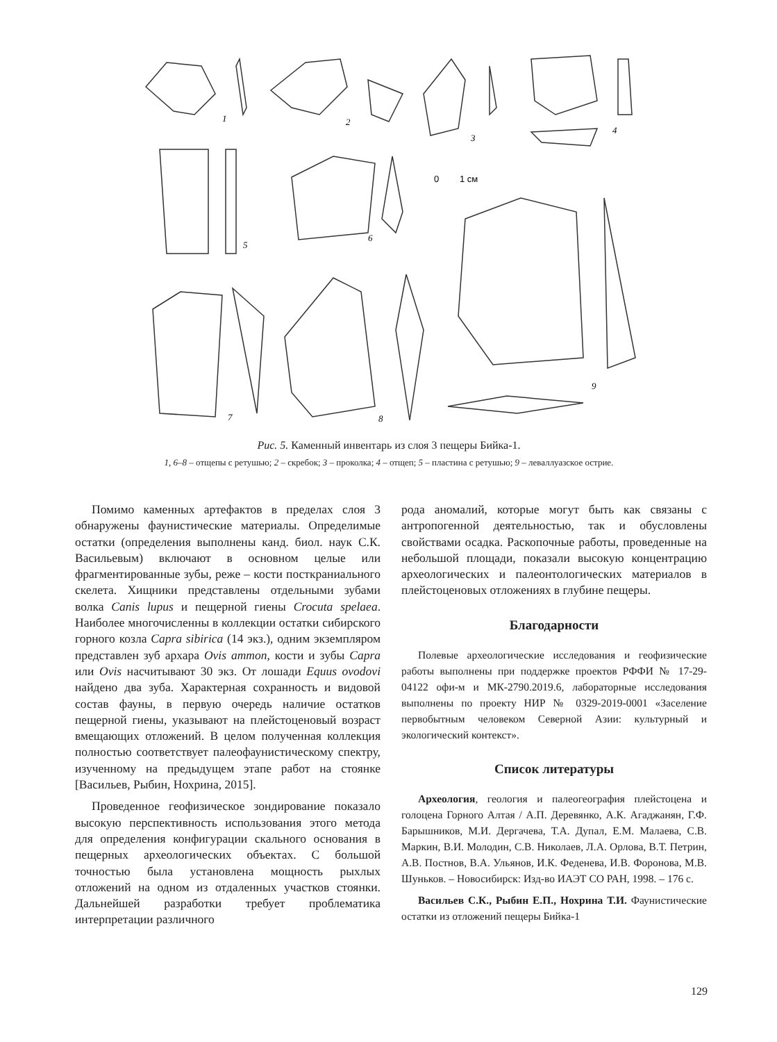1
2
3
4
5
6
7
8
9
0
1 см
Рис. 5. Каменный инвентарь из слоя 3 пещеры Бийка-1.
1, 6–8 – отщепы с ретушью; 2 – скребок; 3 – проколка; 4 – отщеп; 5 – пластина с ретушью; 9 – леваллуазское острие.
Помимо каменных артефактов в пределах слоя 3 обнаружены фаунистические материалы. Определимые остатки (определения выполнены канд. биол. наук С.К. Васильевым) включают в основном целые или фрагментированные зубы, реже – кости посткраниального скелета. Хищники представлены отдельными зубами волка Canis lupus и пещерной гиены Crocuta spelaea. Наиболее многочисленны в коллекции остатки сибирского горного козла Capra sibirica (14 экз.), одним экземпляром представлен зуб архара Ovis ammon, кости и зубы Capra или Ovis насчитывают 30 экз. От лошади Equus ovodovi найдено два зуба. Характерная сохранность и видовой состав фауны, в первую очередь наличие остатков пещерной гиены, указывают на плейстоценовый возраст вмещающих отложений. В целом полученная коллекция полностью соответствует палеофаунистическому спектру, изученному на предыдущем этапе работ на стоянке [Васильев, Рыбин, Нохрина, 2015].
Проведенное геофизическое зондирование показало высокую перспективность использования этого метода для определения конфигурации скального основания в пещерных археологических объектах. С большой точностью была установлена мощность рыхлых отложений на одном из отдаленных участков стоянки. Дальнейшей разработки требует проблематика интерпретации различного
рода аномалий, которые могут быть как связаны с антропогенной деятельностью, так и обусловлены свойствами осадка. Раскопочные работы, проведенные на небольшой площади, показали высокую концентрацию археологических и палеонтологических материалов в плейстоценовых отложениях в глубине пещеры.
Благодарности
Полевые археологические исследования и геофизические работы выполнены при поддержке проектов РФФИ № 17-29-04122 офи-м и МК-2790.2019.6, лабораторные исследования выполнены по проекту НИР № 0329-2019-0001 «Заселение первобытным человеком Северной Азии: культурный и экологический контекст».
Список литературы
Археология, геология и палеогеография плейстоцена и голоцена Горного Алтая / А.П. Деревянко, А.К. Агаджанян, Г.Ф. Барышников, М.И. Дергачева, Т.А. Дупал, Е.М. Малаева, С.В. Маркин, В.И. Молодин, С.В. Николаев, Л.А. Орлова, В.Т. Петрин, А.В. Постнов, В.А. Ульянов, И.К. Феденева, И.В. Форонова, М.В. Шуньков. – Новосибирск: Изд-во ИАЭТ СО РАН, 1998. – 176 с.
Васильев С.К., Рыбин Е.П., Нохрина Т.И. Фаунистические остатки из отложений пещеры Бийка-1
129